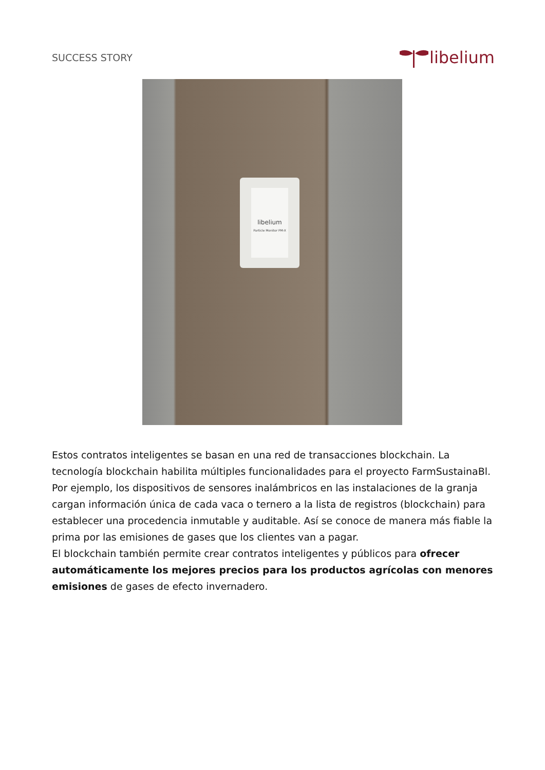SUCCESS STORY
libelium
libelium
Particle Monitor PM-X
Estos contratos inteligentes se basan en una red de transacciones blockchain. La tecnología blockchain habilita múltiples funcionalidades para el proyecto FarmSustainaBl. Por ejemplo, los dispositivos de sensores inalámbricos en las instalaciones de la granja cargan información única de cada vaca o ternero a la lista de registros (blockchain) para establecer una procedencia inmutable y auditable. Así se conoce de manera más fiable la prima por las emisiones de gases que los clientes van a pagar.
El blockchain también permite crear contratos inteligentes y públicos para ofrecer automáticamente los mejores precios para los productos agrícolas con menores emisiones de gases de efecto invernadero.